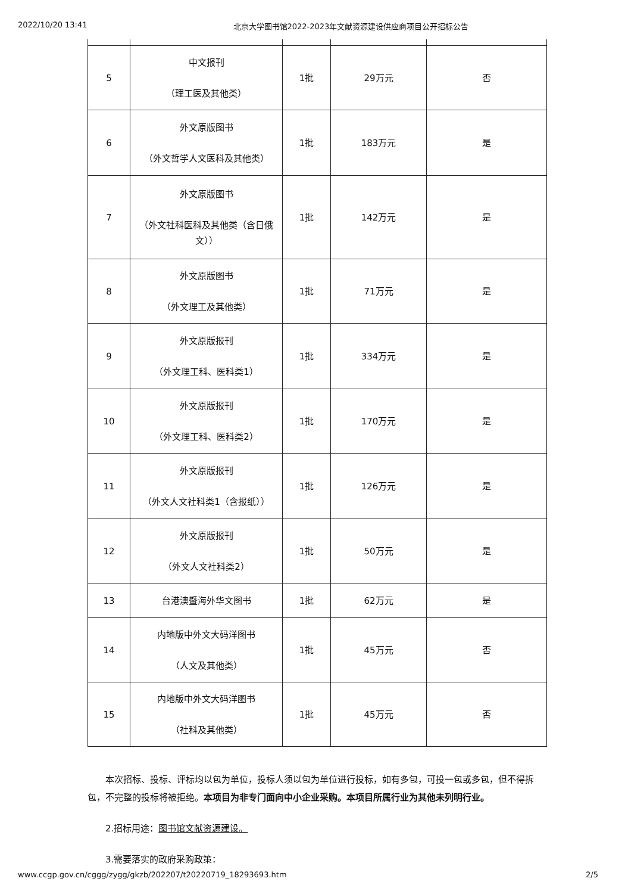2022/10/20 13:41 北京大学图书馆2022-2023年文献资源建设供应商项目公开招标公告
| 5 | 中文报刊 （理工医及其他类） | 1批 | 29万元 | 否 |
| 6 | 外文原版图书 （外文哲学人文医科及其他类） | 1批 | 183万元 | 是 |
| 7 | 外文原版图书 （外文社科医科及其他类（含日俄文）） | 1批 | 142万元 | 是 |
| 8 | 外文原版图书 （外文理工及其他类） | 1批 | 71万元 | 是 |
| 9 | 外文原版报刊 （外文理工科、医科类1） | 1批 | 334万元 | 是 |
| 10 | 外文原版报刊 （外文理工科、医科类2） | 1批 | 170万元 | 是 |
| 11 | 外文原版报刊 （外文人文社科类1（含报纸）） | 1批 | 126万元 | 是 |
| 12 | 外文原版报刊 （外文人文社科类2） | 1批 | 50万元 | 是 |
| 13 | 台港澳暨海外华文图书 | 1批 | 62万元 | 是 |
| 14 | 内地版中外文大码洋图书 （人文及其他类） | 1批 | 45万元 | 否 |
| 15 | 内地版中外文大码洋图书 （社科及其他类） | 1批 | 45万元 | 否 |
本次招标、投标、评标均以包为单位，投标人须以包为单位进行投标，如有多包，可投一包或多包，但不得拆包，不完整的投标将被拒绝。本项目为非专门面向中小企业采购。本项目所属行业为其他未列明行业。
2.招标用途：图书馆文献资源建设。
3.需要落实的政府采购政策：
www.ccgp.gov.cn/cggg/zygg/gkzb/202207/t20220719_18293693.htm 2/5